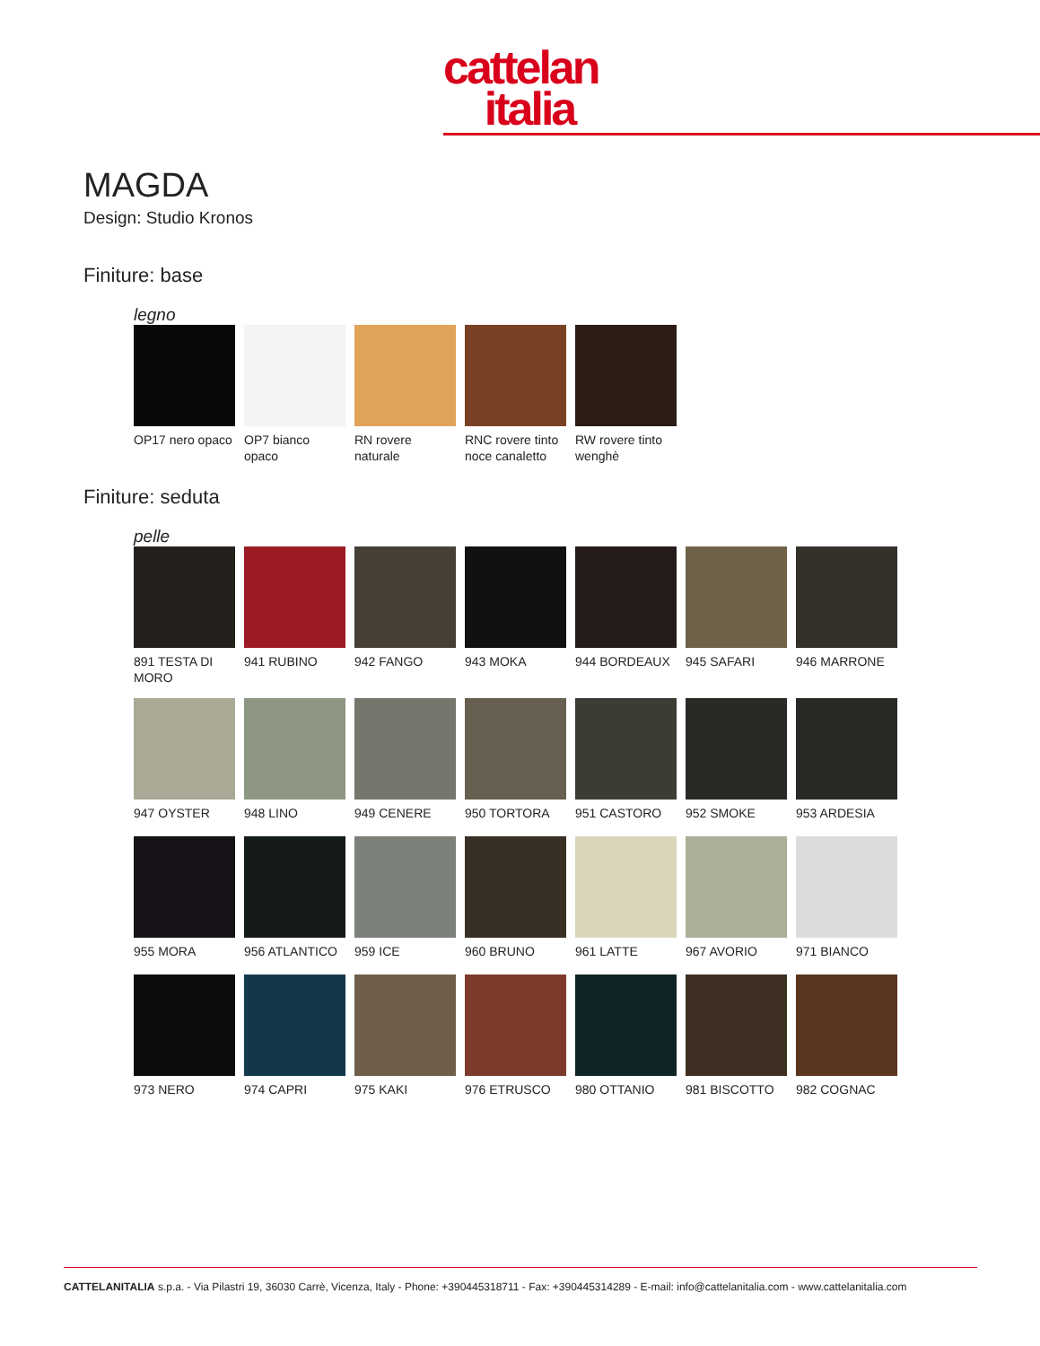cattelan
italia
MAGDA
Design: Studio Kronos
Finiture: base
legno
OP17 nero opaco
OP7 bianco opaco
RN rovere naturale
RNC rovere tinto noce canaletto
RW rovere tinto wenghè
Finiture: seduta
pelle
891 TESTA DI MORO
941 RUBINO
942 FANGO
943 MOKA
944 BORDEAUX
945 SAFARI
946 MARRONE
947 OYSTER
948 LINO
949 CENERE
950 TORTORA
951 CASTORO
952 SMOKE
953 ARDESIA
955 MORA
956 ATLANTICO
959 ICE
960 BRUNO
961 LATTE
967 AVORIO
971 BIANCO
973 NERO
974 CAPRI
975 KAKI
976 ETRUSCO
980 OTTANIO
981 BISCOTTO
982 COGNAC
CATTELANITALIA s.p.a. - Via Pilastri 19, 36030 Carrè, Vicenza, Italy - Phone: +390445318711 - Fax: +390445314289 - E-mail: info@cattelanitalia.com - www.cattelanitalia.com